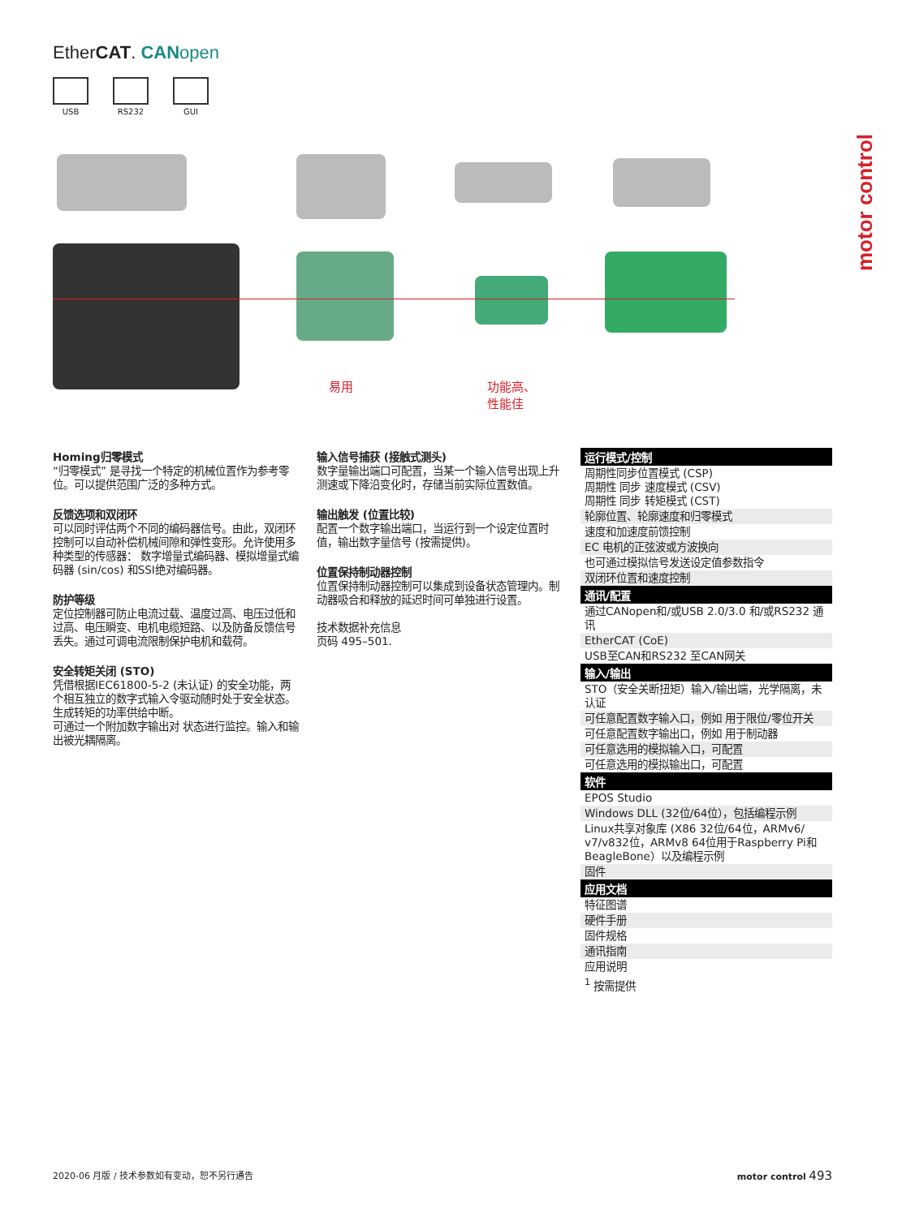EtherCAT. CAN open
USB RS232 GUI
motor control
易用
功能高、
性能佳
Homing归零模式
“归零模式” 是寻找一个特定的机械位置作为参考零位。可以提供范围广泛的多种方式。
反馈选项和双闭环
可以同时评估两个不同的编码器信号。由此，双闭环控制可以自动补偿机械间隙和弹性变形。允许使用多种类型的传感器： 数字增量式编码器、模拟增量式编码器 (sin/cos) 和SSI绝对编码器。
防护等级
定位控制器可防止电流过载、温度过高、电压过低和过高、电压瞬变、电机电缆短路、以及防备反馈信号丢失。通过可调电流限制保护电机和载荷。
安全转矩关闭 (STO)
凭借根据IEC61800-5-2 (未认证) 的安全功能，两个相互独立的数字式输入令驱动随时处于安全状态。生成转矩的功率供给中断。
可通过一个附加数字输出对 状态进行监控。输入和输出被光耦隔离。
输入信号捕获 (接触式测头)
数字量输出端口可配置，当某一个输入信号出现上升测速或下降沿变化时，存储当前实际位置数值。
输出触发 (位置比较)
配置一个数字输出端口，当运行到一个设定位置时值，输出数字量信号 (按需提供)。
位置保持制动器控制
位置保持制动器控制可以集成到设备状态管理内。制动器吸合和释放的延迟时间可单独进行设置。
技术数据补充信息
页码 495–501.
| 运行模式/控制 |
| --- |
| 周期性同步位置模式 (CSP) 周期性 同步 速度模式 (CSV) 周期性 同步 转矩模式 (CST) |
| 轮廓位置、轮廓速度和归零模式 |
| 速度和加速度前馈控制 |
| EC 电机的正弦波或方波换向 |
| 也可通过模拟信号发送设定值参数指令 |
| 双闭环位置和速度控制 |
| 通讯/配置 |
| 通过CANopen和/或USB 2.0/3.0 和/或RS232 通讯 |
| EtherCAT (CoE) |
| USB至CAN和RS232 至CAN网关 |
| 输入/输出 |
| STO（安全关断扭矩）输入/输出端，光学隔离，未认证 |
| 可任意配置数字输入口，例如 用于限位/零位开关 |
| 可任意配置数字输出口，例如 用于制动器 |
| 可任意选用的模拟输入口，可配置 |
| 可任意选用的模拟输出口，可配置 |
| 软件 |
| EPOS Studio |
| Windows DLL (32位/64位），包括编程示例 |
| Linux共享对象库 (X86 32位/64位，ARMv6/ v7/v832位，ARMv8 64位用于Raspberry Pi和BeagleBone）以及编程示例 |
| 固件 |
| 应用文档 |
| 特征图谱 |
| 硬件手册 |
| 固件规格 |
| 通讯指南 |
| 应用说明 |
| <sup>1</sup> 按需提供 |
2020-06 月版 / 技术参数如有变动，恕不另行通告 motor control 493